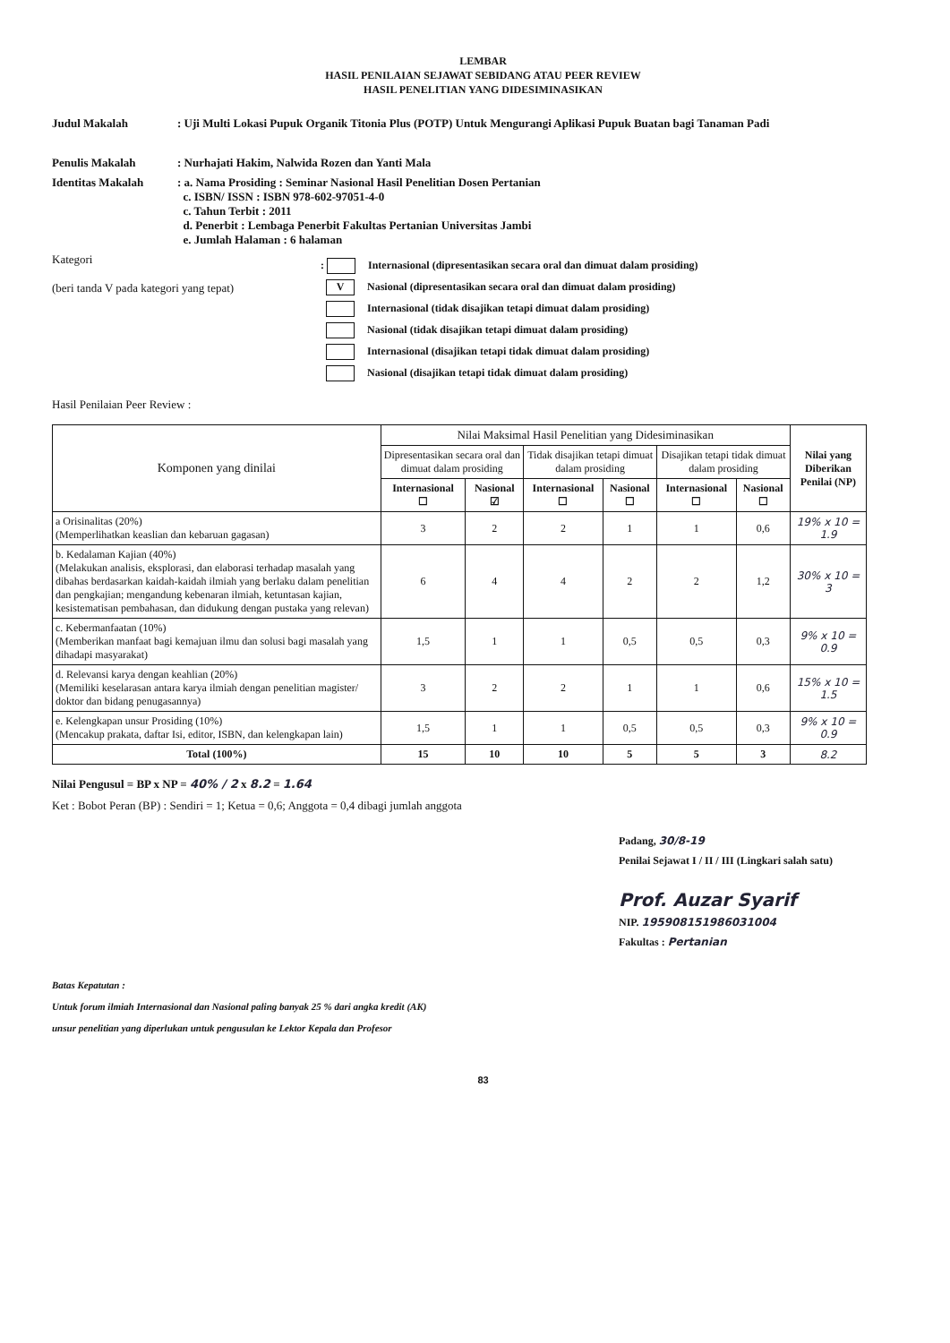LEMBAR
HASIL PENILAIAN SEJAWAT SEBIDANG ATAU PEER REVIEW
HASIL PENELITIAN YANG DIDESIMINASIKAN
Judul Makalah : Uji Multi Lokasi Pupuk Organik Titonia Plus (POTP) Untuk Mengurangi Aplikasi Pupuk Buatan bagi Tanaman Padi
Penulis Makalah : Nurhajati Hakim, Nalwida Rozen dan Yanti Mala
Identitas Makalah : a. Nama Prosiding : Seminar Nasional Hasil Penelitian Dosen Pertanian
c. ISBN/ ISSN : ISBN 978-602-97051-4-0
c. Tahun Terbit : 2011
d. Penerbit : Lembaga Penerbit Fakultas Pertanian Universitas Jambi
e. Jumlah Halaman : 6 halaman
Kategori
(beri tanda V pada kategori yang tepat)
: Internasional (dipresentasikan secara oral dan dimuat dalam prosiding)
V Nasional (dipresentasikan secara oral dan dimuat dalam prosiding)
Internasional (tidak disajikan tetapi dimuat dalam prosiding)
Nasional (tidak disajikan tetapi dimuat dalam prosiding)
Internasional (disajikan tetapi tidak dimuat dalam prosiding)
Nasional (disajikan tetapi tidak dimuat dalam prosiding)
Hasil Penilaian Peer Review :
| Komponen yang dinilai | Nilai Maksimal Hasil Penelitian yang Didesiminasikan | | | | | | Nilai yang Diberikan Penilai (NP) |
| --- | --- | --- | --- | --- | --- | --- | --- |
| | Dipresentasikan secara oral dan dimuat dalam prosiding | | Tidak disajikan tetapi dimuat dalam prosiding | | Disajikan tetapi tidak dimuat dalam prosiding | | |
| | Internasional ☐ | Nasional ☑ | Internasional ☐ | Nasional ☐ | Internasional ☐ | Nasional ☐ | |
| a Orisinalitas (20%) (Memperlihatkan keaslian dan kebaruan gagasan) | 3 | 2 | 2 | 1 | 1 | 0,6 | 19% x 10 = 1.9 |
| b. Kedalaman Kajian (40%) (Melakukan analisis, eksplorasi, dan elaborasi terhadap masalah yang dibahas berdasarkan kaidah-kaidah ilmiah yang berlaku dalam penelitian dan pengkajian; mengandung kebenaran ilmiah, ketuntasan kajian, kesistematisan pembahasan, dan didukung dengan pustaka yang relevan) | 6 | 4 | 4 | 2 | 2 | 1,2 | 30% x 10 = 3 |
| c. Kebermanfaatan (10%) (Memberikan manfaat bagi kemajuan ilmu dan solusi bagi masalah yang dihadapi masyarakat) | 1,5 | 1 | 1 | 0,5 | 0,5 | 0,3 | 9% x 10 = 0.9 |
| d. Relevansi karya dengan keahlian (20%) (Memiliki keselarasan antara karya ilmiah dengan penelitian magister/ doktor dan bidang penugasannya) | 3 | 2 | 2 | 1 | 1 | 0,6 | 15% x 10 = 1.5 |
| e. Kelengkapan unsur Prosiding (10%) (Mencakup prakata, daftar Isi, editor, ISBN, dan kelengkapan lain) | 1,5 | 1 | 1 | 0,5 | 0,5 | 0,3 | 9% x 10 = 0.9 |
| Total (100%) | 15 | 10 | 10 | 5 | 5 | 3 | 8.2 |
Nilai Pengusul = BP x NP = 40% / 2 x 8.2 = 1.64
Ket : Bobot Peran (BP) : Sendiri = 1; Ketua = 0,6; Anggota = 0,4 dibagi jumlah anggota
Batas Kepatutan :
Untuk forum ilmiah Internasional dan Nasional paling banyak 25 % dari angka kredit (AK)
unsur penelitian yang diperlukan untuk pengusulan ke Lektor Kepala dan Profesor
Padang, 30/8-19
Penilai Sejawat I / II / III (Lingkari salah satu)
Prof. Auzar Syarif
NIP. 195908151986031004
Fakultas : Pertanian
83